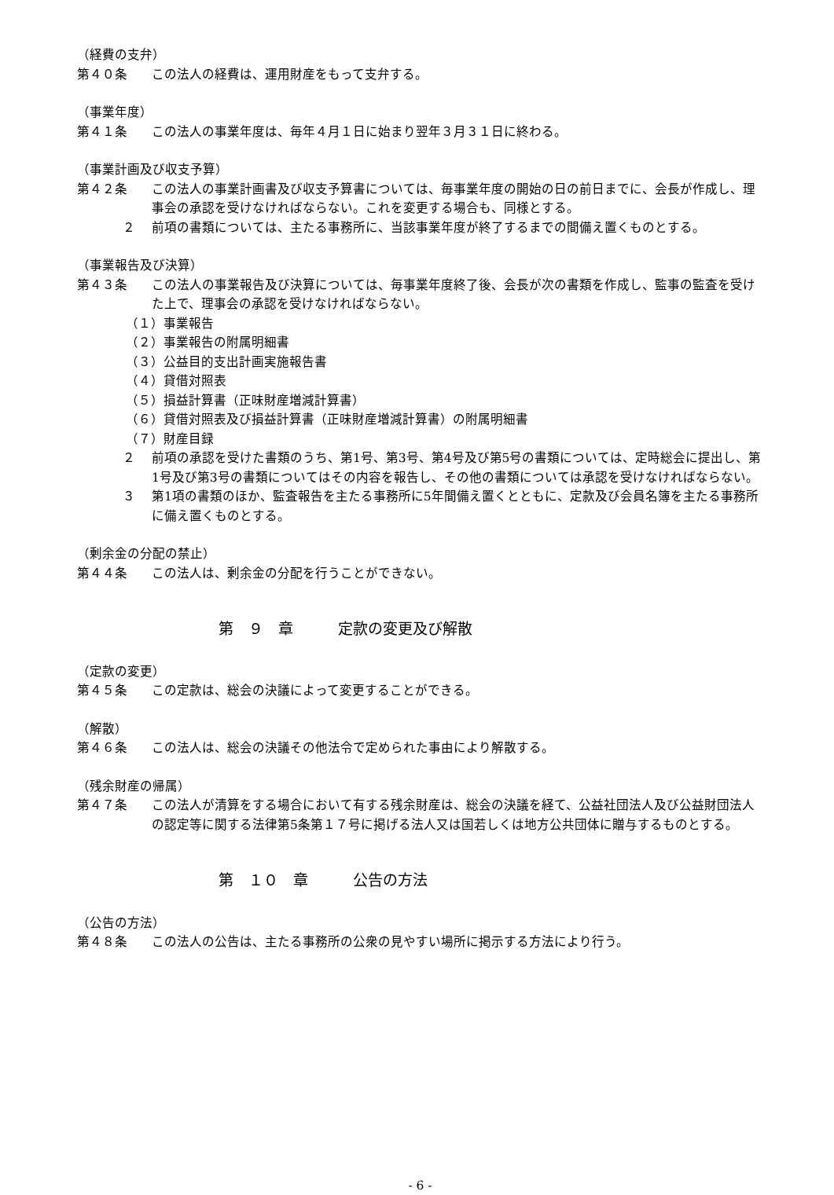（経費の支弁）
第４０条 この法人の経費は、運用財産をもって支弁する。
（事業年度）
第４１条 この法人の事業年度は、毎年４月１日に始まり翌年３月３１日に終わる。
（事業計画及び収支予算）
第４２条 この法人の事業計画書及び収支予算書については、毎事業年度の開始の日の前日までに、会長が作成し、理事会の承認を受けなければならない。これを変更する場合も、同様とする。
２ 前項の書類については、主たる事務所に、当該事業年度が終了するまでの間備え置くものとする。
（事業報告及び決算）
第４３条 この法人の事業報告及び決算については、毎事業年度終了後、会長が次の書類を作成し、監事の監査を受けた上で、理事会の承認を受けなければならない。
（１）事業報告
（２）事業報告の附属明細書
（３）公益目的支出計画実施報告書
（４）貸借対照表
（５）損益計算書（正味財産増減計算書）
（６）貸借対照表及び損益計算書（正味財産増減計算書）の附属明細書
（７）財産目録
２ 前項の承認を受けた書類のうち、第1号、第3号、第4号及び第5号の書類については、定時総会に提出し、第1号及び第3号の書類についてはその内容を報告し、その他の書類については承認を受けなければならない。
３ 第1項の書類のほか、監査報告を主たる事務所に5年間備え置くとともに、定款及び会員名簿を主たる事務所に備え置くものとする。
（剰余金の分配の禁止）
第４４条 この法人は、剰余金の分配を行うことができない。
第　９　章　　　定款の変更及び解散
（定款の変更）
第４５条 この定款は、総会の決議によって変更することができる。
（解散）
第４６条 この法人は、総会の決議その他法令で定められた事由により解散する。
（残余財産の帰属）
第４７条 この法人が清算をする場合において有する残余財産は、総会の決議を経て、公益社団法人及び公益財団法人の認定等に関する法律第5条第１７号に掲げる法人又は国若しくは地方公共団体に贈与するものとする。
第　１０　章　　　公告の方法
（公告の方法）
第４８条 この法人の公告は、主たる事務所の公衆の見やすい場所に掲示する方法により行う。
- 6 -